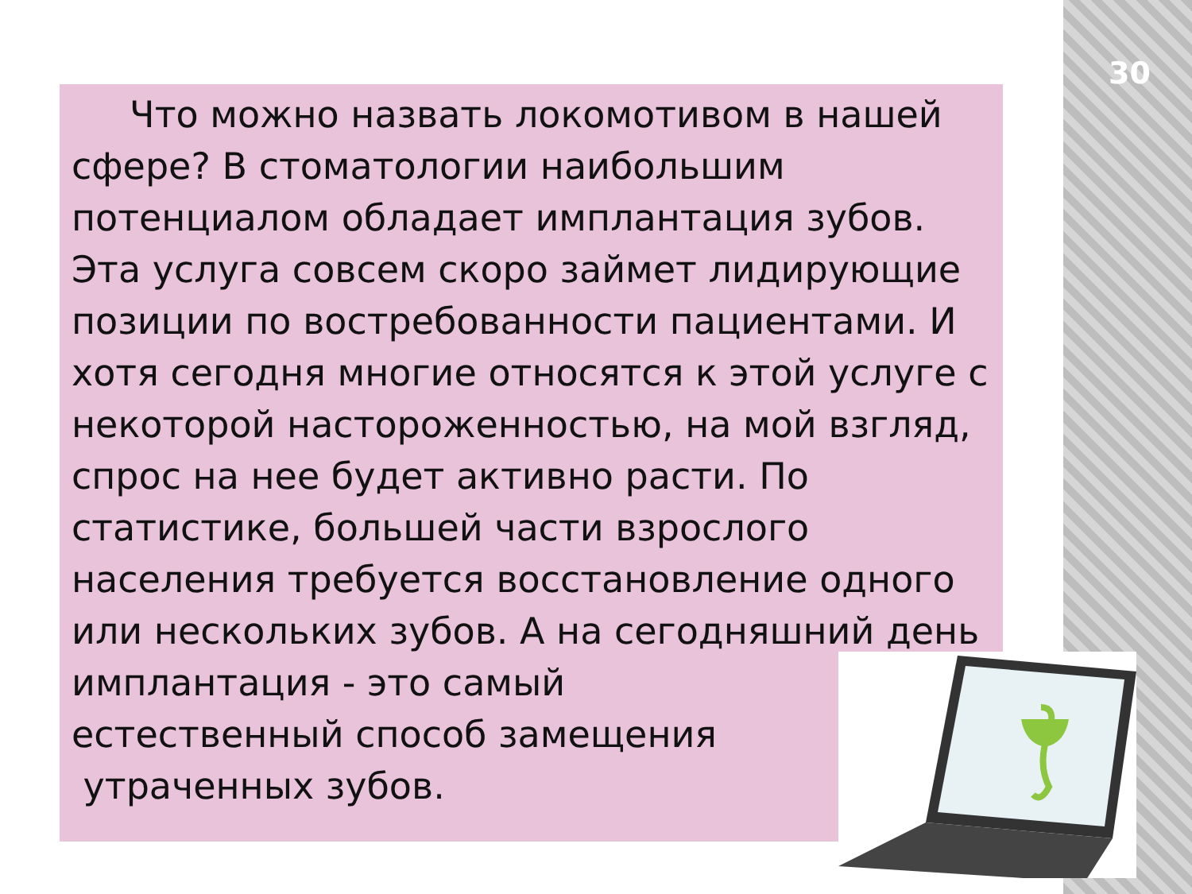30
Что можно назвать локомотивом в нашей сфере? В стоматологии наибольшим потенциалом обладает имплантация зубов. Эта услуга совсем скоро займет лидирующие позиции по востребованности пациентами. И хотя сегодня многие относятся к этой услуге с некоторой настороженностью, на мой взгляд, спрос на нее будет активно расти. По статистике, большей части взрослого населения требуется восстановление одного или нескольких зубов. А на сегодняшний день имплантация - это самый
естественный способ замещения
утраченных зубов.